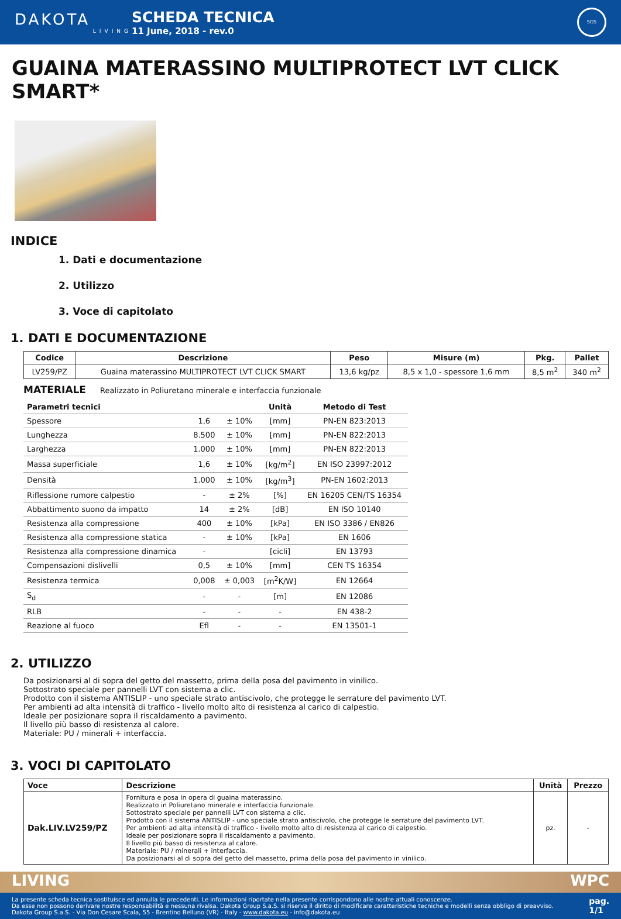DAKOTA
LIVING
SCHEDA TECNICA
11 June, 2018 - rev.0
SGS
GUAINA MATERASSINO MULTIPROTECT LVT CLICK SMART*
INDICE
1. Dati e documentazione
2. Utilizzo
3. Voce di capitolato
1. DATI E DOCUMENTAZIONE
| Codice | Descrizione | Peso | Misure (m) | Pkg. | Pallet |
| --- | --- | --- | --- | --- | --- |
| LV259/PZ | Guaina materassino MULTIPROTECT LVT CLICK SMART | 13,6 kg/pz | 8,5 x 1,0 - spessore 1,6 mm | 8,5 m<sup>2</sup> | 340 m<sup>2</sup> |
MATERIALE Realizzato in Poliuretano minerale e interfaccia funzionale
| Parametri tecnici | | | Unità | Metodo di Test |
| --- | --- | --- | --- | --- |
| Spessore | 1,6 | ± 10% | [mm] | PN-EN 823:2013 |
| Lunghezza | 8.500 | ± 10% | [mm] | PN-EN 822:2013 |
| Larghezza | 1.000 | ± 10% | [mm] | PN-EN 822:2013 |
| Massa superficiale | 1,6 | ± 10% | [kg/m<sup>2</sup>] | EN ISO 23997:2012 |
| Densità | 1.000 | ± 10% | [kg/m<sup>3</sup>] | PN-EN 1602:2013 |
| Riflessione rumore calpestio | - | ± 2% | [%] | EN 16205 CEN/TS 16354 |
| Abbattimento suono da impatto | 14 | ± 2% | [dB] | EN ISO 10140 |
| Resistenza alla compressione | 400 | ± 10% | [kPa] | EN ISO 3386 / EN826 |
| Resistenza alla compressione statica | - | ± 10% | [kPa] | EN 1606 |
| Resistenza alla compressione dinamica | - | | [cicli] | EN 13793 |
| Compensazioni dislivelli | 0,5 | ± 10% | [mm] | CEN TS 16354 |
| Resistenza termica | 0,008 | ± 0,003 | [m<sup>2</sup>K/W] | EN 12664 |
| S<sub>d</sub> | - | - | [m] | EN 12086 |
| RLB | - | - | - | EN 438-2 |
| Reazione al fuoco | Efl | - | - | EN 13501-1 |
2. UTILIZZO
Da posizionarsi al di sopra del getto del massetto, prima della posa del pavimento in vinilico.
Sottostrato speciale per pannelli LVT con sistema a clic.
Prodotto con il sistema ANTISLIP - uno speciale strato antiscivolo, che protegge le serrature del pavimento LVT.
Per ambienti ad alta intensità di traffico - livello molto alto di resistenza al carico di calpestio.
Ideale per posizionare sopra il riscaldamento a pavimento.
Il livello più basso di resistenza al calore.
Materiale: PU / minerali + interfaccia.
3. VOCI DI CAPITOLATO
| Voce | Descrizione | Unità | Prezzo |
| --- | --- | --- | --- |
| Dak.LIV.LV259/PZ | Fornitura e posa in opera di guaina materassino. Realizzato in Poliuretano minerale e interfaccia funzionale. Sottostrato speciale per pannelli LVT con sistema a clic. Prodotto con il sistema ANTISLIP - uno speciale strato antiscivolo, che protegge le serrature del pavimento LVT. Per ambienti ad alta intensità di traffico - livello molto alto di resistenza al carico di calpestio. Ideale per posizionare sopra il riscaldamento a pavimento. Il livello più basso di resistenza al calore. Materiale: PU / minerali + interfaccia. Da posizionarsi al di sopra del getto del massetto, prima della posa del pavimento in vinilico. | pz. | - |
LIVING WPC
La presente scheda tecnica sostituisce ed annulla le precedenti. Le informazioni riportate nella presente corrispondono alle nostre attuali conoscenze.
Da esse non possono derivare nostre responsabilità e nessuna rivalsa. Dakota Group S.a.S. si riserva il diritto di modificare caratteristiche tecniche e modelli senza obbligo di preavviso.
Dakota Group S.a.S. - Via Don Cesare Scala, 55 - Brentino Belluno (VR) - Italy - www.dakota.eu - info@dakota.eu
pag.
1/1